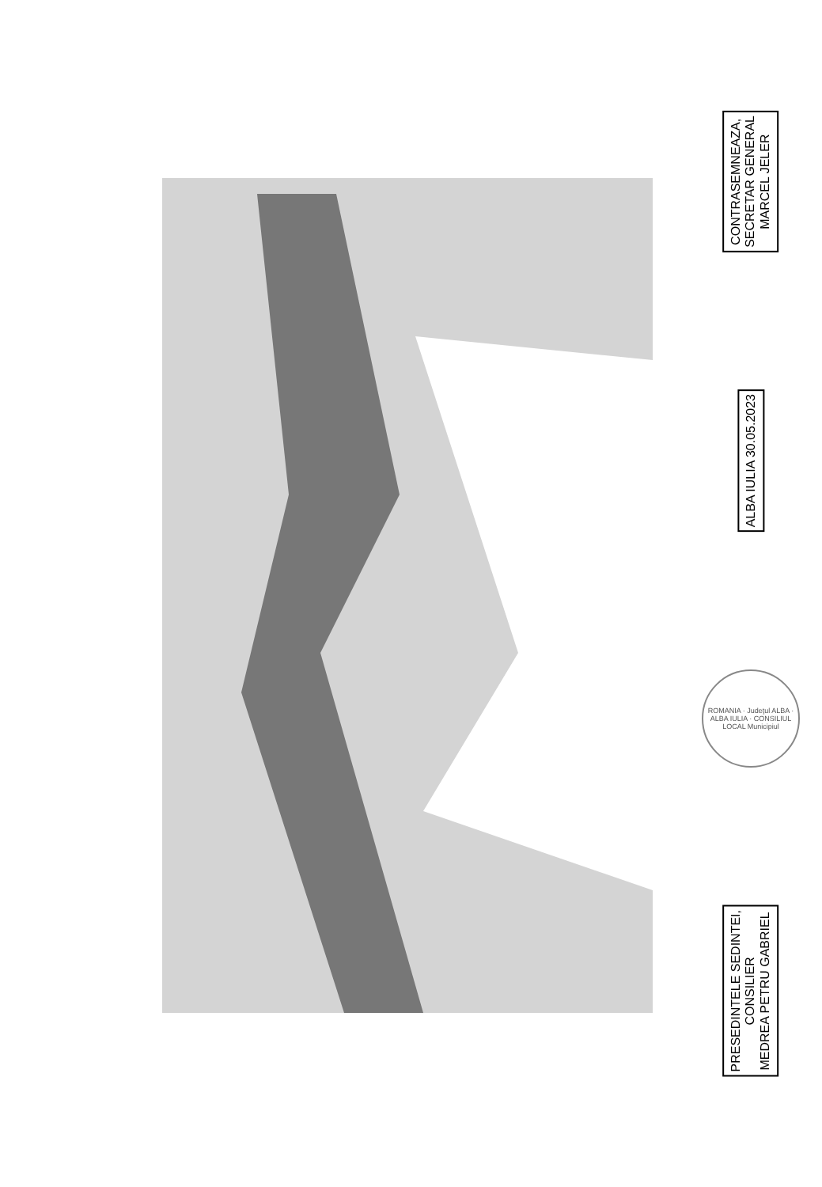CONTRASEMNEAZA,
SECRETAR GENERAL
MARCEL JELER
ALBA IULIA 30.05.2023
ROMANIA · Judeţul ALBA · ALBA IULIA · CONSILIUL LOCAL Municipiul
PRESEDINTELE SEDINTEI,
CONSILIER
MEDREA PETRU GABRIEL